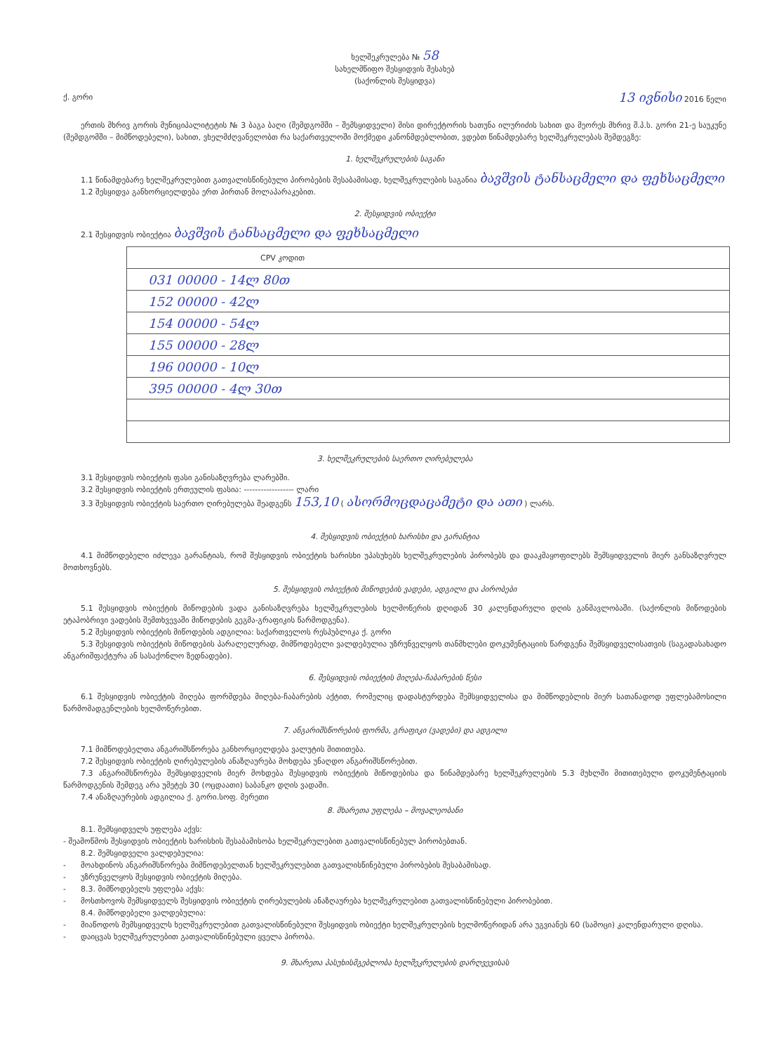ხელშეკრულება № 58
სახელმწიფო შესყიდვის შესახებ
(საქონლის შესყიდვა)
ქ. გორი 13 ივნისი 2016 წელი
ერთის მხრივ გორის მუნიციპალიტეტის № 3 ბაგა ბაღი (შემდგომში – შემსყიდველი) მისი დირექტორის ხათუნა ილურიძის სახით და მეორეს მხრივ შ.პ.ს. გორი 21-ე საუკუნე (შემდგომში – მიმწოდებელი), სახით, ვხელმძღვანელობთ რა საქართველოში მოქმედი კანონმდებლობით, ვდებთ წინამდებარე ხელშეკრულებას შემდეგზე:
1. ხელშეკრულების საგანი
1.1 წინამდებარე ხელშეკრულებით გათვალისწინებული პირობების შესაბამისად, ხელშეკრულების საგანია ბავშვის ტანსაცმელი და ფეხსაცმელი
1.2 შესყიდვა განხორციელდება ერთ პირთან მოლაპარაკებით.
2. შესყიდვის ობიექტი
2.1 შესყიდვის ობიექტია ბავშვის ტანსაცმელი და ფეხსაცმელი
| CPV კოდით |
| 031 00000 - 14ლ 80თ |
| 152 00000 - 42ლ |
| 154 00000 - 54ლ |
| 155 00000 - 28ლ |
| 196 00000 - 10ლ |
| 395 00000 - 4ლ 30თ |
3. ხელშეკრულების საერთო ღირებულება
3.1 შესყიდვის ობიექტის ფასი განისაზღვრება ლარებში.
3.2 შესყიდვის ობიექტის ერთეულის ფასია: ------------------ ლარი
3.3 შესყიდვის ობიექტის საერთო ღირებულება შეადგენს 153,10 ( ასორმოცდაცამეტი და ათი ) ლარს.
4. შესყიდვის ობიექტის ხარისხი და გარანტია
4.1 მიმწოდებელი იძლევა გარანტიას, რომ შესყიდვის ობიექტის ხარისხი უპასუხებს ხელშეკრულების პირობებს და დააკმაყოფილებს შემსყიდველის მიერ განსაზღვრულ მოთხოვნებს.
5. შესყიდვის ობიექტის მიწოდების ვადები, ადგილი და პირობები
5.1 შესყიდვის ობიექტის მიწოდების ვადა განისაზღვრება ხელშეკრულების ხელმოწერის დღიდან 30 კალენდარული დღის განმავლობაში. (საქონლის მიწოდების ეტაპობრივი ვადების შემთხვევაში მიწოდების გეგმა-გრაფიკის წარმოდგენა).
5.2 შესყიდვის ობიექტის მიწოდების ადგილია: საქართველოს რესპუბლიკა ქ. გორი
5.3 შესყიდვის ობიექტის მიწოდების პარალელურად, მიმწოდებელი ვალდებულია უზრუნველყოს თანმხლები დოკუმენტაციის წარდგენა შემსყიდველისათვის (საგადასახადო ანგარიშფაქტურა ან სასაქონლო ზედნადები).
6. შესყიდვის ობიექტის მიღება-ჩაბარების წესი
6.1 შესყიდვის ობიექტის მიღება ფორმდება მიღება-ჩაბარების აქტით, რომელიც დადასტურდება შემსყიდველისა და მიმწოდებლის მიერ სათანადოდ უფლებამოსილი წარმომადგენლების ხელმოწერებით.
7. ანგარიშსწორების ფორმა, გრაფიკი (ვადები) და ადგილი
7.1 მიმწოდებელთა ანგარიშსწორება განხორციელდება ვალუტის მითითება.
7.2 შესყიდვის ობიექტის ღირებულების ანაზღაურება მოხდება უნაღდო ანგარიშსწორებით.
7.3 ანგარიშსწორება შემსყიდველის მიერ მოხდება შესყიდვის ობიექტის მიწოდებისა და წინამდებარე ხელშეკრულების 5.3 მუხლში მითითებული დოკუმენტაციის წარმოდგენის შემდეგ არა უმეტეს 30 (ოცდაათი) საბანკო დღის ვადაში.
7.4 ანაზღაურების ადგილია ქ. გორი.სოფ. მერეთი
8. მხარეთა უფლება – მოვალეობანი
8.1. შემსყიდველს უფლება აქვს:
- შეამოწმოს შესყიდვის ობიექტის ხარისხის შესაბამისობა ხელშეკრულებით გათვალისწინებულ პირობებთან.
8.2. შემსყიდველი ვალდებულია:
- მოახდინოს ანგარიშსწორება მიმწოდებელთან ხელშეკრულებით გათვალისწინებული პირობების შესაბამისად.
- უზრუნველყოს შესყიდვის ობიექტის მიღება.
- 8.3. მიმწოდებელს უფლება აქვს:
- მოსთხოვოს შემსყიდველს შესყიდვის ობიექტის ღირებულების ანაზღაურება ხელშეკრულებით გათვალისწინებული პირობებით.
8.4. მიმწოდებელი ვალდებულია:
- მიაწოდოს შემსყიდველს ხელშეკრულებით გათვალისწინებული შესყიდვის ობიექტი ხელშეკრულების ხელმოწერიდან არა უგვიანეს 60 (სამოცი) კალენდარული დღისა.
- დაიცვას ხელშეკრულებით გათვალისწინებული ყველა პირობა.
9. მხარეთა პასუხისმგებლობა ხელშეკრულების დარღვევისას